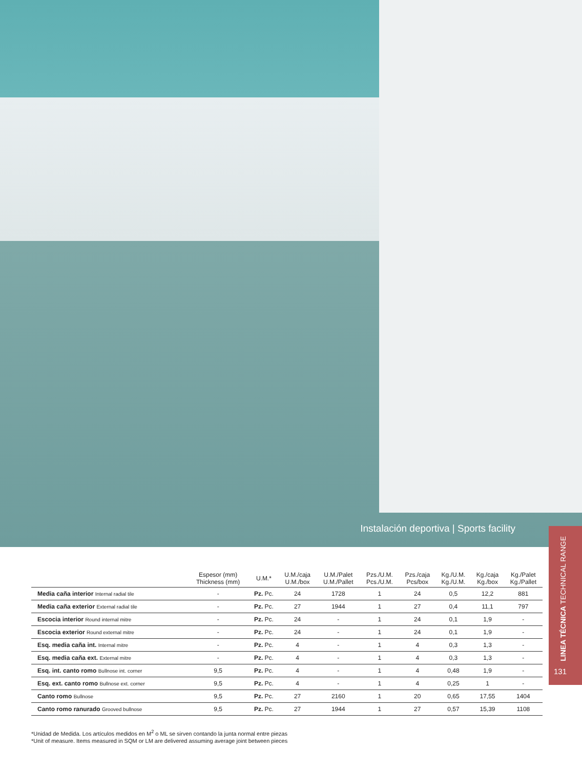Instalación deportiva | Sports facility
LINEA TÉCNICA TECHNICAL RANGE
131
| | Espesor (mm) Thickness (mm) | U.M.* | U.M./caja U.M./box | U.M./Palet U.M./Pallet | Pzs./U.M. Pcs./U.M. | Pzs./caja Pcs/box | Kg./U.M. Kg./U.M. | Kg./caja Kg./box | Kg./Palet Kg./Pallet |
| --- | --- | --- | --- | --- | --- | --- | --- | --- | --- |
| Media caña interior Internal radial tile | - | Pz. Pc. | 24 | 1728 | 1 | 24 | 0,5 | 12,2 | 881 |
| Media caña exterior External radial tile | - | Pz. Pc. | 27 | 1944 | 1 | 27 | 0,4 | 11,1 | 797 |
| Escocia interior Round internal mitre | - | Pz. Pc. | 24 | - | 1 | 24 | 0,1 | 1,9 | - |
| Escocia exterior Round external mitre | - | Pz. Pc. | 24 | - | 1 | 24 | 0,1 | 1,9 | - |
| Esq. media caña int. Internal mitre | - | Pz. Pc. | 4 | - | 1 | 4 | 0,3 | 1,3 | - |
| Esq. media caña ext. External mitre | - | Pz. Pc. | 4 | - | 1 | 4 | 0,3 | 1,3 | - |
| Esq. int. canto romo Bullnose int. corner | 9,5 | Pz. Pc. | 4 | - | 1 | 4 | 0,48 | 1,9 | - |
| Esq. ext. canto romo Bullnose ext. corner | 9,5 | Pz. Pc. | 4 | - | 1 | 4 | 0,25 | 1 | - |
| Canto romo Bullnose | 9,5 | Pz. Pc. | 27 | 2160 | 1 | 20 | 0,65 | 17,55 | 1404 |
| Canto romo ranurado Grooved bullnose | 9,5 | Pz. Pc. | 27 | 1944 | 1 | 27 | 0,57 | 15,39 | 1108 |
*Unidad de Medida. Los artículos medidos en M<sup>2</sup> o ML se sirven contando la junta normal entre piezas
*Unit of measure. Items measured in SQM or LM are delivered assuming average joint between pieces